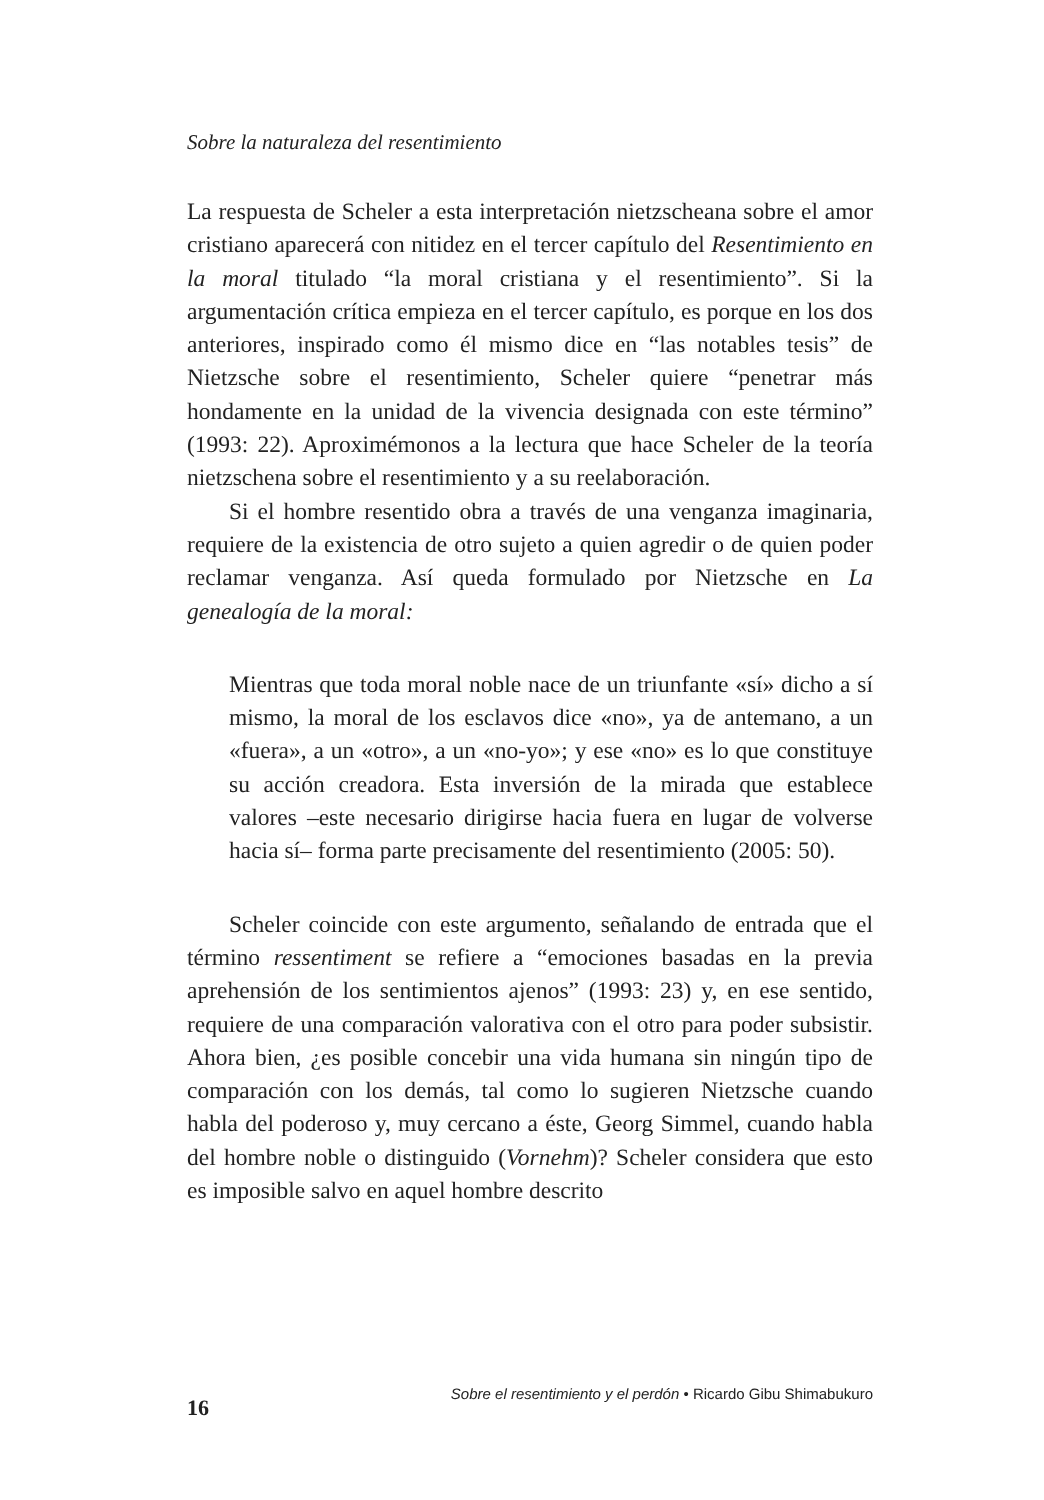Sobre la naturaleza del resentimiento
La respuesta de Scheler a esta interpretación nietzscheana sobre el amor cristiano aparecerá con nitidez en el tercer capítulo del Resentimiento en la moral titulado “la moral cristiana y el resentimiento”. Si la argumentación crítica empieza en el tercer capítulo, es porque en los dos anteriores, inspirado como él mismo dice en “las notables tesis” de Nietzsche sobre el resentimiento, Scheler quiere “penetrar más hondamente en la unidad de la vivencia designada con este término” (1993: 22). Aproximémonos a la lectura que hace Scheler de la teoría nietzschena sobre el resentimiento y a su reelaboración.
Si el hombre resentido obra a través de una venganza imaginaria, requiere de la existencia de otro sujeto a quien agredir o de quien poder reclamar venganza. Así queda formulado por Nietzsche en La genealogía de la moral:
Mientras que toda moral noble nace de un triunfante «sí» dicho a sí mismo, la moral de los esclavos dice «no», ya de antemano, a un «fuera», a un «otro», a un «no-yo»; y ese «no» es lo que constituye su acción creadora. Esta inversión de la mirada que establece valores –este necesario dirigirse hacia fuera en lugar de volverse hacia sí– forma parte precisamente del resentimiento (2005: 50).
Scheler coincide con este argumento, señalando de entrada que el término ressentiment se refiere a “emociones basadas en la previa aprehensión de los sentimientos ajenos” (1993: 23) y, en ese sentido, requiere de una comparación valorativa con el otro para poder subsistir. Ahora bien, ¿es posible concebir una vida humana sin ningún tipo de comparación con los demás, tal como lo sugieren Nietzsche cuando habla del poderoso y, muy cercano a éste, Georg Simmel, cuando habla del hombre noble o distinguido (Vornehm)? Scheler considera que esto es imposible salvo en aquel hombre descrito
16 Sobre el resentimiento y el perdón • Ricardo Gibu Shimabukuro